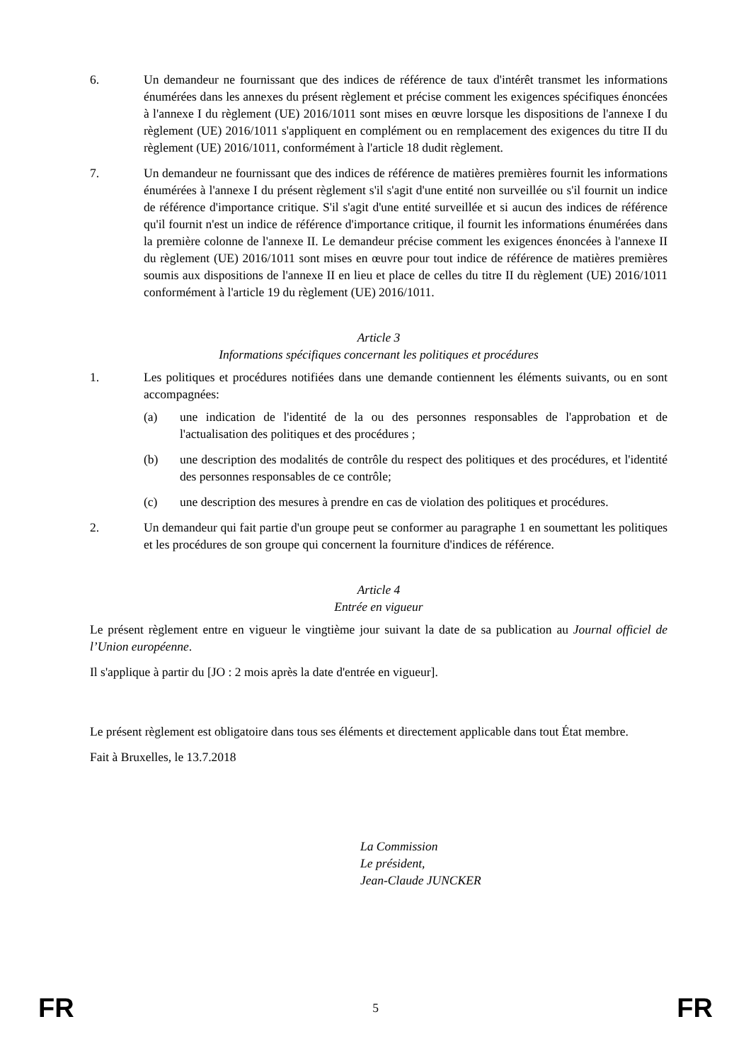6. Un demandeur ne fournissant que des indices de référence de taux d'intérêt transmet les informations énumérées dans les annexes du présent règlement et précise comment les exigences spécifiques énoncées à l'annexe I du règlement (UE) 2016/1011 sont mises en œuvre lorsque les dispositions de l'annexe I du règlement (UE) 2016/1011 s'appliquent en complément ou en remplacement des exigences du titre II du règlement (UE) 2016/1011, conformément à l'article 18 dudit règlement.
7. Un demandeur ne fournissant que des indices de référence de matières premières fournit les informations énumérées à l'annexe I du présent règlement s'il s'agit d'une entité non surveillée ou s'il fournit un indice de référence d'importance critique. S'il s'agit d'une entité surveillée et si aucun des indices de référence qu'il fournit n'est un indice de référence d'importance critique, il fournit les informations énumérées dans la première colonne de l'annexe II. Le demandeur précise comment les exigences énoncées à l'annexe II du règlement (UE) 2016/1011 sont mises en œuvre pour tout indice de référence de matières premières soumis aux dispositions de l'annexe II en lieu et place de celles du titre II du règlement (UE) 2016/1011 conformément à l'article 19 du règlement (UE) 2016/1011.
Article 3
Informations spécifiques concernant les politiques et procédures
1. Les politiques et procédures notifiées dans une demande contiennent les éléments suivants, ou en sont accompagnées:
(a) une indication de l'identité de la ou des personnes responsables de l'approbation et de l'actualisation des politiques et des procédures ;
(b) une description des modalités de contrôle du respect des politiques et des procédures, et l'identité des personnes responsables de ce contrôle;
(c) une description des mesures à prendre en cas de violation des politiques et procédures.
2. Un demandeur qui fait partie d'un groupe peut se conformer au paragraphe 1 en soumettant les politiques et les procédures de son groupe qui concernent la fourniture d'indices de référence.
Article 4
Entrée en vigueur
Le présent règlement entre en vigueur le vingtième jour suivant la date de sa publication au Journal officiel de l’Union européenne.
Il s'applique à partir du [JO : 2 mois après la date d'entrée en vigueur].
Le présent règlement est obligatoire dans tous ses éléments et directement applicable dans tout État membre.
Fait à Bruxelles, le 13.7.2018
La Commission
Le président,
Jean-Claude JUNCKER
FR 5 FR